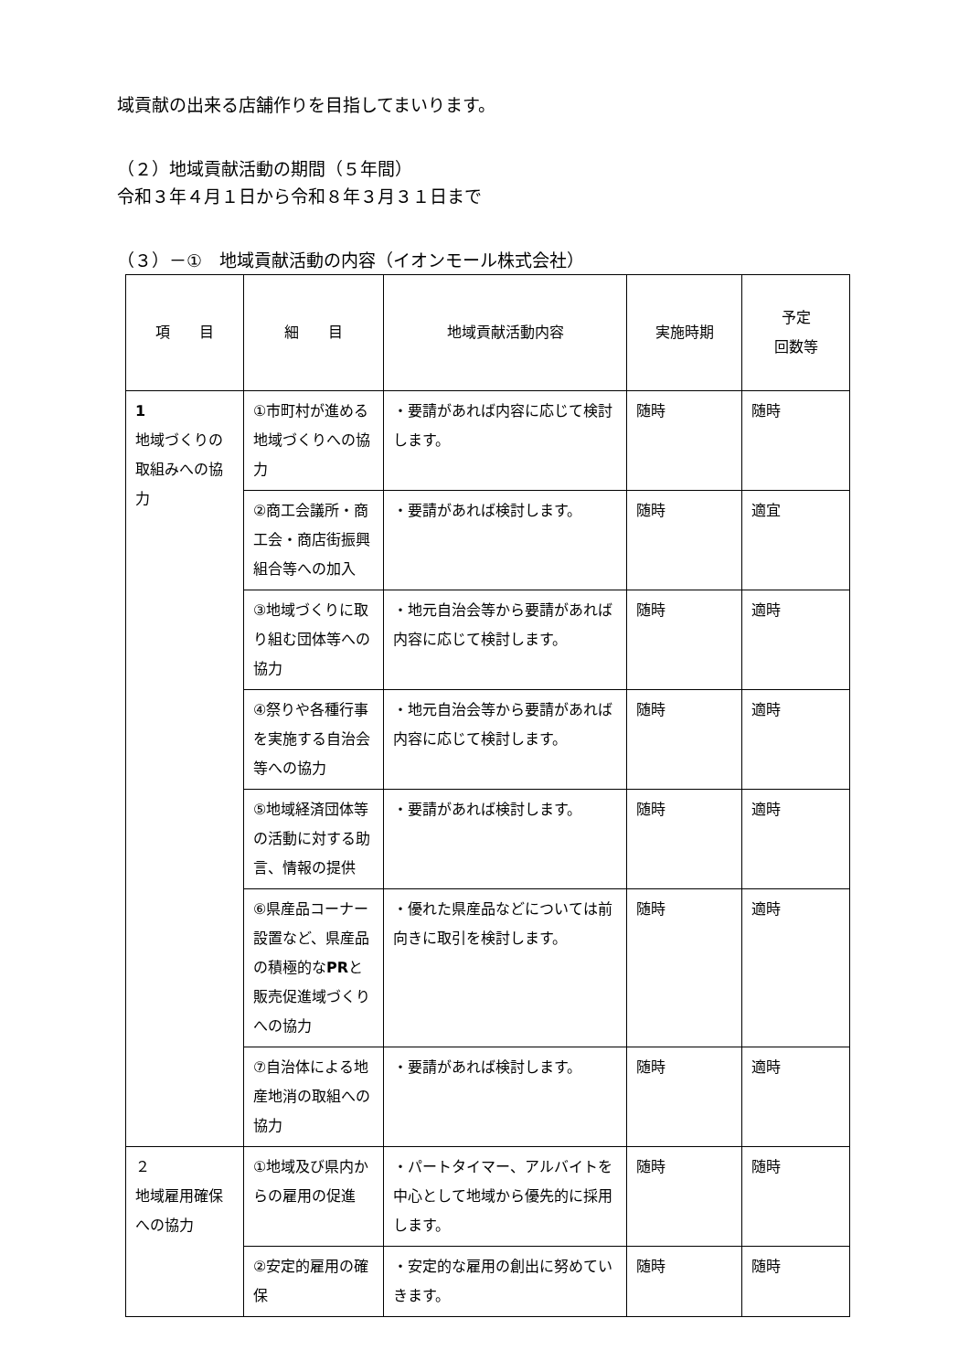域貢献の出来る店舗作りを目指してまいります。
（２）地域貢献活動の期間（５年間）
令和３年４月１日から令和８年３月３１日まで
（３）－①　地域貢献活動の内容（イオンモール株式会社）
| 項 目 | 細 目 | 地域貢献活動内容 | 実施時期 | 予定 回数等 |
| --- | --- | --- | --- | --- |
| 1 地域づくりの取組みへの協力 | ①市町村が進める地域づくりへの協力 | ・要請があれば内容に応じて検討します。 | 随時 | 随時 |
| | ②商工会議所・商工会・商店街振興組合等への加入 | ・要請があれば検討します。 | 随時 | 適宜 |
| | ③地域づくりに取り組む団体等への協力 | ・地元自治会等から要請があれば内容に応じて検討します。 | 随時 | 適時 |
| | ④祭りや各種行事を実施する自治会等への協力 | ・地元自治会等から要請があれば内容に応じて検討します。 | 随時 | 適時 |
| | ⑤地域経済団体等の活動に対する助言、情報の提供 | ・要請があれば検討します。 | 随時 | 適時 |
| | ⑥県産品コーナー設置など、県産品の積極的な PR と販売促進域づくりへの協力 | ・優れた県産品などについては前向きに取引を検討します。 | 随時 | 適時 |
| | ⑦自治体による地産地消の取組への協力 | ・要請があれば検討します。 | 随時 | 適時 |
| ２ 地域雇用確保への協力 | ①地域及び県内からの雇用の促進 | ・パートタイマー、アルバイトを中心として地域から優先的に採用します。 | 随時 | 随時 |
| | ②安定的雇用の確保 | ・安定的な雇用の創出に努めていきます。 | 随時 | 随時 |